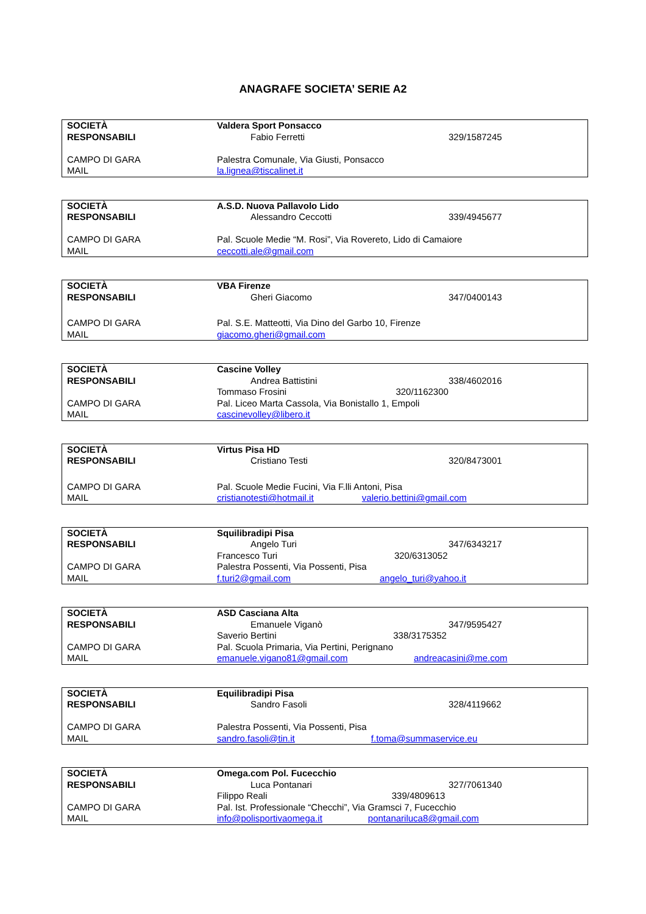ANAGRAFE SOCIETA’ SERIE A2
| SOCIETÀ | Valdera Sport Ponsacco | |
| RESPONSABILI | Fabio Ferretti | 329/1587245 |
| CAMPO DI GARA | Palestra Comunale, Via Giusti, Ponsacco | |
| MAIL | la.lignea@tiscalinet.it | |
| SOCIETÀ | A.S.D. Nuova Pallavolo Lido | |
| RESPONSABILI | Alessandro Ceccotti | 339/4945677 |
| CAMPO DI GARA | Pal. Scuole Medie “M. Rosi”, Via Rovereto, Lido di Camaiore | |
| MAIL | ceccotti.ale@gmail.com | |
| SOCIETÀ | VBA Firenze | |
| RESPONSABILI | Gheri Giacomo | 347/0400143 |
| CAMPO DI GARA | Pal. S.E. Matteotti, Via Dino del Garbo 10, Firenze | |
| MAIL | giacomo.gheri@gmail.com | |
| SOCIETÀ | Cascine Volley | |
| RESPONSABILI | Andrea Battistini | 338/4602016 |
| | Tommaso Frosini 320/1162300 | |
| CAMPO DI GARA | Pal. Liceo Marta Cassola, Via Bonistallo 1, Empoli | |
| MAIL | cascinevolley@libero.it | |
| SOCIETÀ | Virtus Pisa HD | |
| RESPONSABILI | Cristiano Testi | 320/8473001 |
| CAMPO DI GARA | Pal. Scuole Medie Fucini, Via F.lli Antoni, Pisa | |
| MAIL | cristianotesti@hotmail.it valerio.bettini@gmail.com | |
| SOCIETÀ | Squilibradipi Pisa | |
| RESPONSABILI | Angelo Turi | 347/6343217 |
| | Francesco Turi 320/6313052 | |
| CAMPO DI GARA | Palestra Possenti, Via Possenti, Pisa | |
| MAIL | f.turi2@gmail.com angelo_turi@yahoo.it | |
| SOCIETÀ | ASD Casciana Alta | |
| RESPONSABILI | Emanuele Viganò | 347/9595427 |
| | Saverio Bertini 338/3175352 | |
| CAMPO DI GARA | Pal. Scuola Primaria, Via Pertini, Perignano | |
| MAIL | emanuele.vigano81@gmail.com andreacasini@me.com | |
| SOCIETÀ | Equilibradipi Pisa | |
| RESPONSABILI | Sandro Fasoli | 328/4119662 |
| CAMPO DI GARA | Palestra Possenti, Via Possenti, Pisa | |
| MAIL | sandro.fasoli@tin.it f.toma@summaservice.eu | |
| SOCIETÀ | Omega.com Pol. Fucecchio | |
| RESPONSABILI | Luca Pontanari | 327/7061340 |
| | Filippo Reali 339/4809613 | |
| CAMPO DI GARA | Pal. Ist. Professionale “Checchi”, Via Gramsci 7, Fucecchio | |
| MAIL | info@polisportivaomega.it pontanariluca8@gmail.com | |